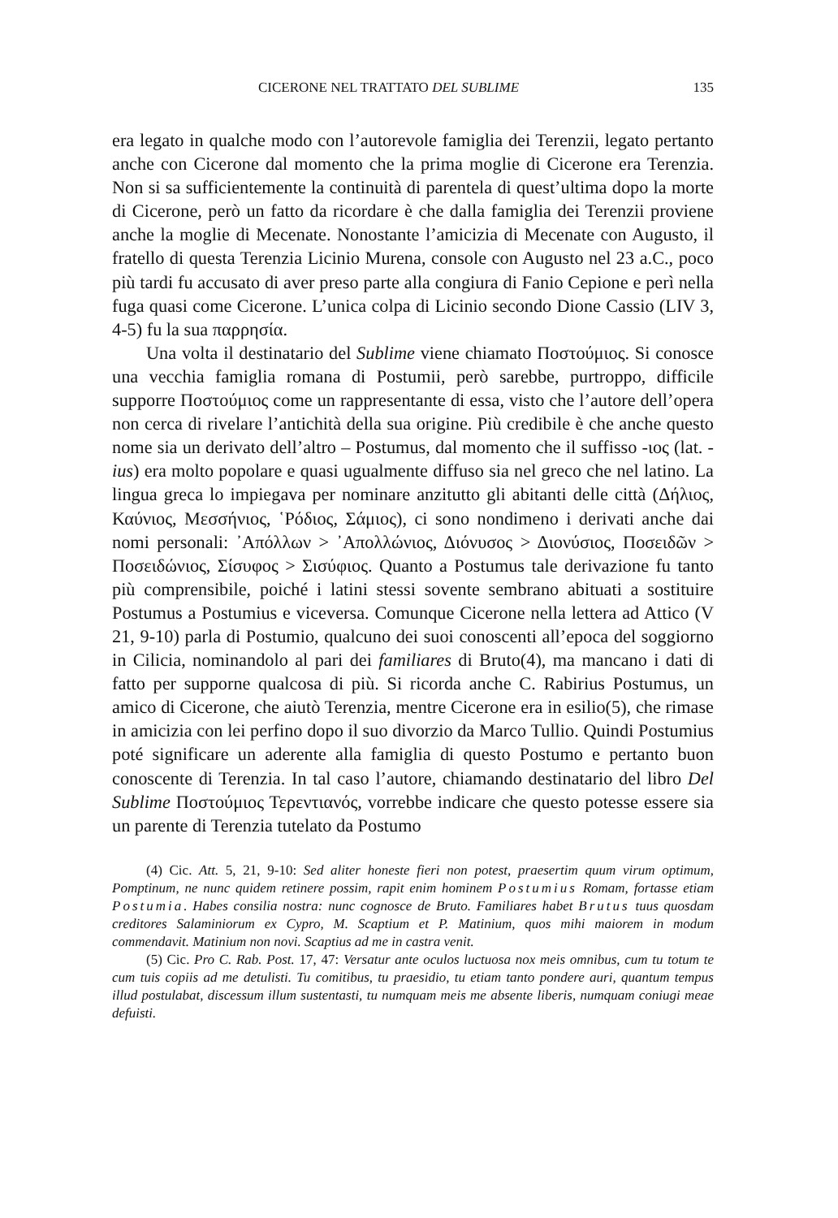CICERONE NEL TRATTATO DEL SUBLIME 135
era legato in qualche modo con l’autorevole famiglia dei Terenzii, legato pertanto anche con Cicerone dal momento che la prima moglie di Cicerone era Terenzia. Non si sa sufficientemente la continuità di parentela di quest’ultima dopo la morte di Cicerone, però un fatto da ricordare è che dalla famiglia dei Terenzii proviene anche la moglie di Mecenate. Nonostante l’amicizia di Mecenate con Augusto, il fratello di questa Terenzia Licinio Murena, console con Augusto nel 23 a.C., poco più tardi fu accusato di aver preso parte alla congiura di Fanio Cepione e perì nella fuga quasi come Cicerone. L’unica colpa di Licinio secondo Dione Cassio (LIV 3, 4-5) fu la sua παρρησία.
Una volta il destinatario del Sublime viene chiamato Ποστούμιος. Si conosce una vecchia famiglia romana di Postumii, però sarebbe, purtroppo, difficile supporre Ποστούμιος come un rappresentante di essa, visto che l’autore dell’opera non cerca di rivelare l’antichità della sua origine. Più credibile è che anche questo nome sia un derivato dell’altro – Postumus, dal momento che il suffisso -ιος (lat. -ius) era molto popolare e quasi ugualmente diffuso sia nel greco che nel latino. La lingua greca lo impiegava per nominare anzitutto gli abitanti delle città (Δήλιος, Καύνιος, Μεσσήνιος, ῾Ρόδιος, Σάμιος), ci sono nondimeno i derivati anche dai nomi personali: ᾿Απόλλων > ᾿Απολλώνιος, Διόνυσος > Διονύσιος, Ποσειδῶν > Ποσειδώνιος, Σίσυφος > Σισύφιος. Quanto a Postumus tale derivazione fu tanto più comprensibile, poiché i latini stessi sovente sembrano abituati a sostituire Postumus a Postumius e viceversa. Comunque Cicerone nella lettera ad Attico (V 21, 9-10) parla di Postumio, qualcuno dei suoi conoscenti all’epoca del soggiorno in Cilicia, nominandolo al pari dei familiares di Bruto(4), ma mancano i dati di fatto per supporne qualcosa di più. Si ricorda anche C. Rabirius Postumus, un amico di Cicerone, che aiutò Terenzia, mentre Cicerone era in esilio(5), che rimase in amicizia con lei perfino dopo il suo divorzio da Marco Tullio. Quindi Postumius poté significare un aderente alla famiglia di questo Postumo e pertanto buon conoscente di Terenzia. In tal caso l’autore, chiamando destinatario del libro Del Sublime Ποστούμιος Τερεντιανός, vorrebbe indicare che questo potesse essere sia un parente di Terenzia tutelato da Postumo
(4) Cic. Att. 5, 21, 9-10: Sed aliter honeste fieri non potest, praesertim quum virum optimum, Pomptinum, ne nunc quidem retinere possim, rapit enim hominem Postumius Romam, fortasse etiam Postumia. Habes consilia nostra: nunc cognosce de Bruto. Familiares habet Brutus tuus quosdam creditores Salaminiorum ex Cypro, M. Scaptium et P. Matinium, quos mihi maiorem in modum commendavit. Matinium non novi. Scaptius ad me in castra venit.
(5) Cic. Pro C. Rab. Post. 17, 47: Versatur ante oculos luctuosa nox meis omnibus, cum tu totum te cum tuis copiis ad me detulisti. Tu comitibus, tu praesidio, tu etiam tanto pondere auri, quantum tempus illud postulabat, discessum illum sustentasti, tu numquam meis me absente liberis, numquam coniugi meae defuisti.